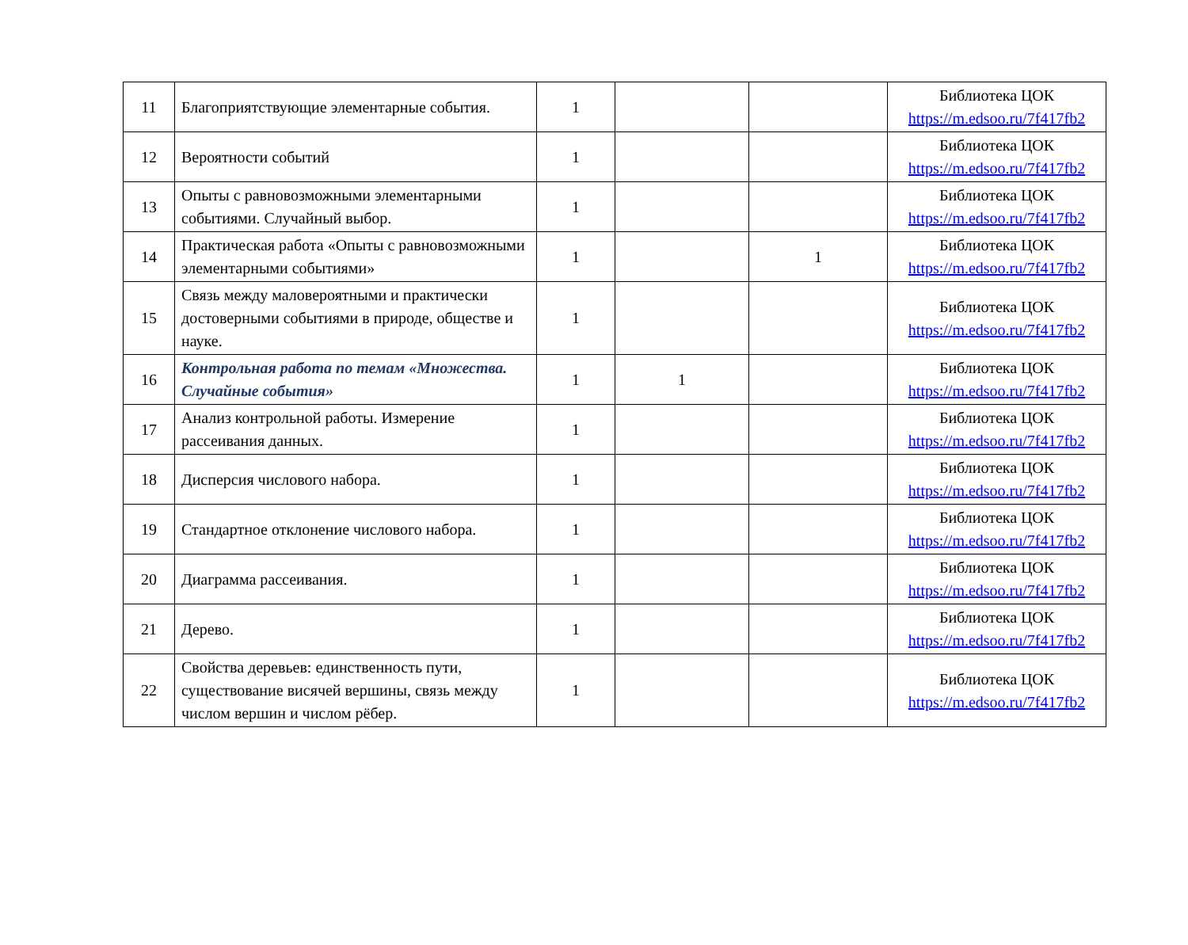| 11 | Благоприятствующие элементарные события. | 1 | | | Библиотека ЦОК https://m.edsoo.ru/7f417fb2 |
| 12 | Вероятности событий | 1 | | | Библиотека ЦОК https://m.edsoo.ru/7f417fb2 |
| 13 | Опыты с равновозможными элементарными событиями. Случайный выбор. | 1 | | | Библиотека ЦОК https://m.edsoo.ru/7f417fb2 |
| 14 | Практическая работа «Опыты с равновозможными элементарными событиями» | 1 | | 1 | Библиотека ЦОК https://m.edsoo.ru/7f417fb2 |
| 15 | Связь между маловероятными и практически достоверными событиями в природе, обществе и науке. | 1 | | | Библиотека ЦОК https://m.edsoo.ru/7f417fb2 |
| 16 | Контрольная работа по темам «Множества. Случайные события» | 1 | 1 | | Библиотека ЦОК https://m.edsoo.ru/7f417fb2 |
| 17 | Анализ контрольной работы. Измерение рассеивания данных. | 1 | | | Библиотека ЦОК https://m.edsoo.ru/7f417fb2 |
| 18 | Дисперсия числового набора. | 1 | | | Библиотека ЦОК https://m.edsoo.ru/7f417fb2 |
| 19 | Стандартное отклонение числового набора. | 1 | | | Библиотека ЦОК https://m.edsoo.ru/7f417fb2 |
| 20 | Диаграмма рассеивания. | 1 | | | Библиотека ЦОК https://m.edsoo.ru/7f417fb2 |
| 21 | Дерево. | 1 | | | Библиотека ЦОК https://m.edsoo.ru/7f417fb2 |
| 22 | Свойства деревьев: единственность пути, существование висячей вершины, связь между числом вершин и числом рёбер. | 1 | | | Библиотека ЦОК https://m.edsoo.ru/7f417fb2 |